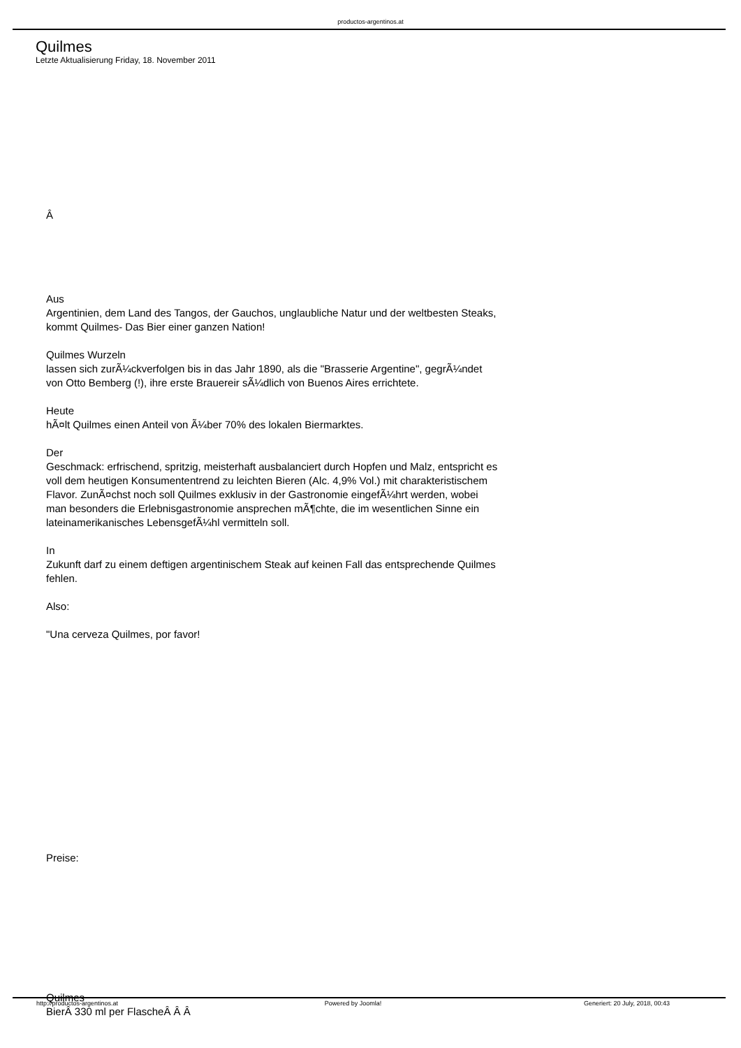productos-argentinos.at
Quilmes
Letzte Aktualisierung Friday, 18. November 2011
Â
Aus
Argentinien, dem Land des Tangos, der Gauchos, unglaubliche Natur und der weltbesten Steaks, kommt Quilmes- Das Bier einer ganzen Nation!
Quilmes Wurzeln
lassen sich zurÃ¼ckverfolgen bis in das Jahr 1890, als die "Brasserie Argentine", gegrÃ¼ndet von Otto Bemberg (!), ihre erste Brauereir sÃ¼dlich von Buenos Aires errichtete.
Heute
hÃ¤lt Quilmes einen Anteil von Ã¼ber 70% des lokalen Biermarktes.
Der
Geschmack: erfrischend, spritzig, meisterhaft ausbalanciert durch Hopfen und Malz, entspricht es voll dem heutigen Konsumententrend zu leichten Bieren (Alc. 4,9% Vol.) mit charakteristischem Flavor. ZunÃ¤chst noch soll Quilmes exklusiv in der Gastronomie eingefÃ¼hrt werden, wobei man besonders die Erlebnisgastronomie ansprechen mÃ¶chte, die im wesentlichen Sinne ein lateinamerikanisches LebensgefÃ¼hl vermitteln soll.
In
Zukunft darf zu einem deftigen argentinischem Steak auf keinen Fall das entsprechende Quilmes fehlen.
Also:
"Una cerveza Quilmes, por favor!
Preise:
Quilmes
BierÂ 330 ml per FlascheÂ Â Â
http://productos-argentinos.at Powered by Joomla! Generiert: 20 July, 2018, 00:43